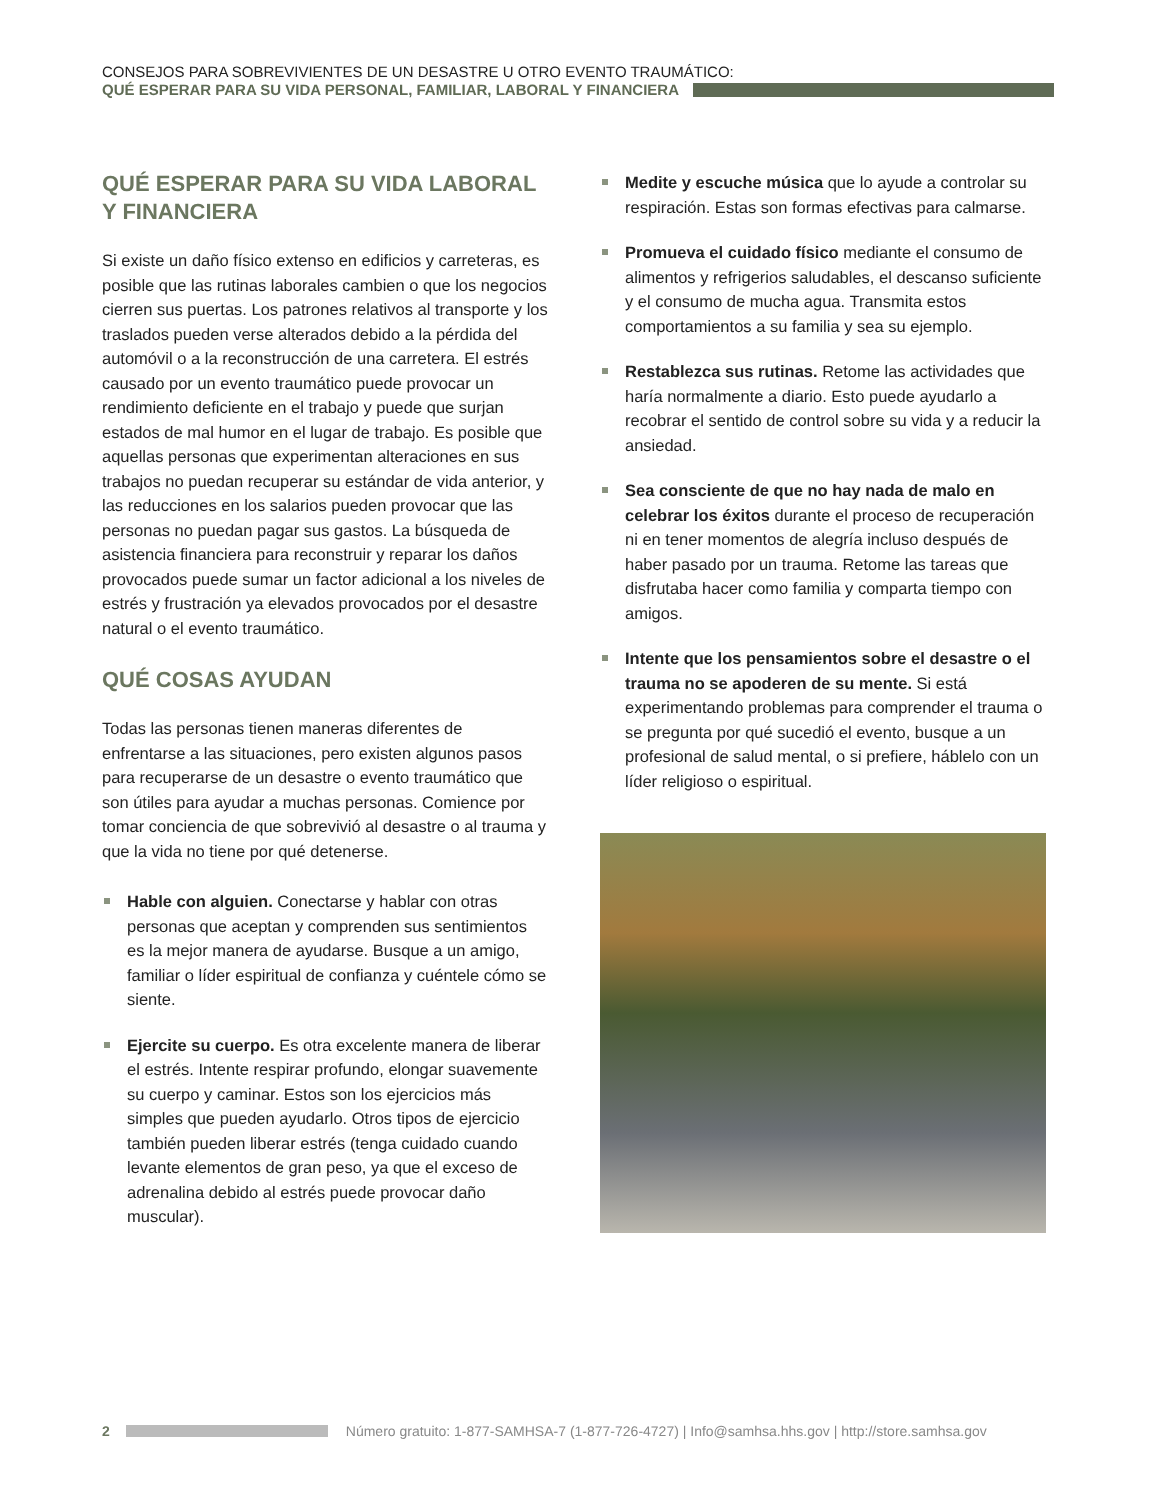CONSEJOS PARA SOBREVIVIENTES DE UN DESASTRE U OTRO EVENTO TRAUMÁTICO:
QUÉ ESPERAR PARA SU VIDA PERSONAL, FAMILIAR, LABORAL Y FINANCIERA
QUÉ ESPERAR PARA SU VIDA LABORAL
Y FINANCIERA
Si existe un daño físico extenso en edificios y carreteras, es posible que las rutinas laborales cambien o que los negocios cierren sus puertas. Los patrones relativos al transporte y los traslados pueden verse alterados debido a la pérdida del automóvil o a la reconstrucción de una carretera. El estrés causado por un evento traumático puede provocar un rendimiento deficiente en el trabajo y puede que surjan estados de mal humor en el lugar de trabajo. Es posible que aquellas personas que experimentan alteraciones en sus trabajos no puedan recuperar su estándar de vida anterior, y las reducciones en los salarios pueden provocar que las personas no puedan pagar sus gastos. La búsqueda de asistencia financiera para reconstruir y reparar los daños provocados puede sumar un factor adicional a los niveles de estrés y frustración ya elevados provocados por el desastre natural o el evento traumático.
QUÉ COSAS AYUDAN
Todas las personas tienen maneras diferentes de enfrentarse a las situaciones, pero existen algunos pasos para recuperarse de un desastre o evento traumático que son útiles para ayudar a muchas personas. Comience por tomar conciencia de que sobrevivió al desastre o al trauma y que la vida no tiene por qué detenerse.
Hable con alguien. Conectarse y hablar con otras personas que aceptan y comprenden sus sentimientos es la mejor manera de ayudarse. Busque a un amigo, familiar o líder espiritual de confianza y cuéntele cómo se siente.
Ejercite su cuerpo. Es otra excelente manera de liberar el estrés. Intente respirar profundo, elongar suavemente su cuerpo y caminar. Estos son los ejercicios más simples que pueden ayudarlo. Otros tipos de ejercicio también pueden liberar estrés (tenga cuidado cuando levante elementos de gran peso, ya que el exceso de adrenalina debido al estrés puede provocar daño muscular).
Medite y escuche música que lo ayude a controlar su respiración. Estas son formas efectivas para calmarse.
Promueva el cuidado físico mediante el consumo de alimentos y refrigerios saludables, el descanso suficiente y el consumo de mucha agua. Transmita estos comportamientos a su familia y sea su ejemplo.
Restablezca sus rutinas. Retome las actividades que haría normalmente a diario. Esto puede ayudarlo a recobrar el sentido de control sobre su vida y a reducir la ansiedad.
Sea consciente de que no hay nada de malo en celebrar los éxitos durante el proceso de recuperación ni en tener momentos de alegría incluso después de haber pasado por un trauma. Retome las tareas que disfrutaba hacer como familia y comparta tiempo con amigos.
Intente que los pensamientos sobre el desastre o el trauma no se apoderen de su mente. Si está experimentando problemas para comprender el trauma o se pregunta por qué sucedió el evento, busque a un profesional de salud mental, o si prefiere, háblelo con un líder religioso o espiritual.
2 Número gratuito: 1-877-SAMHSA-7 (1-877-726-4727) | Info@samhsa.hhs.gov | http://store.samhsa.gov